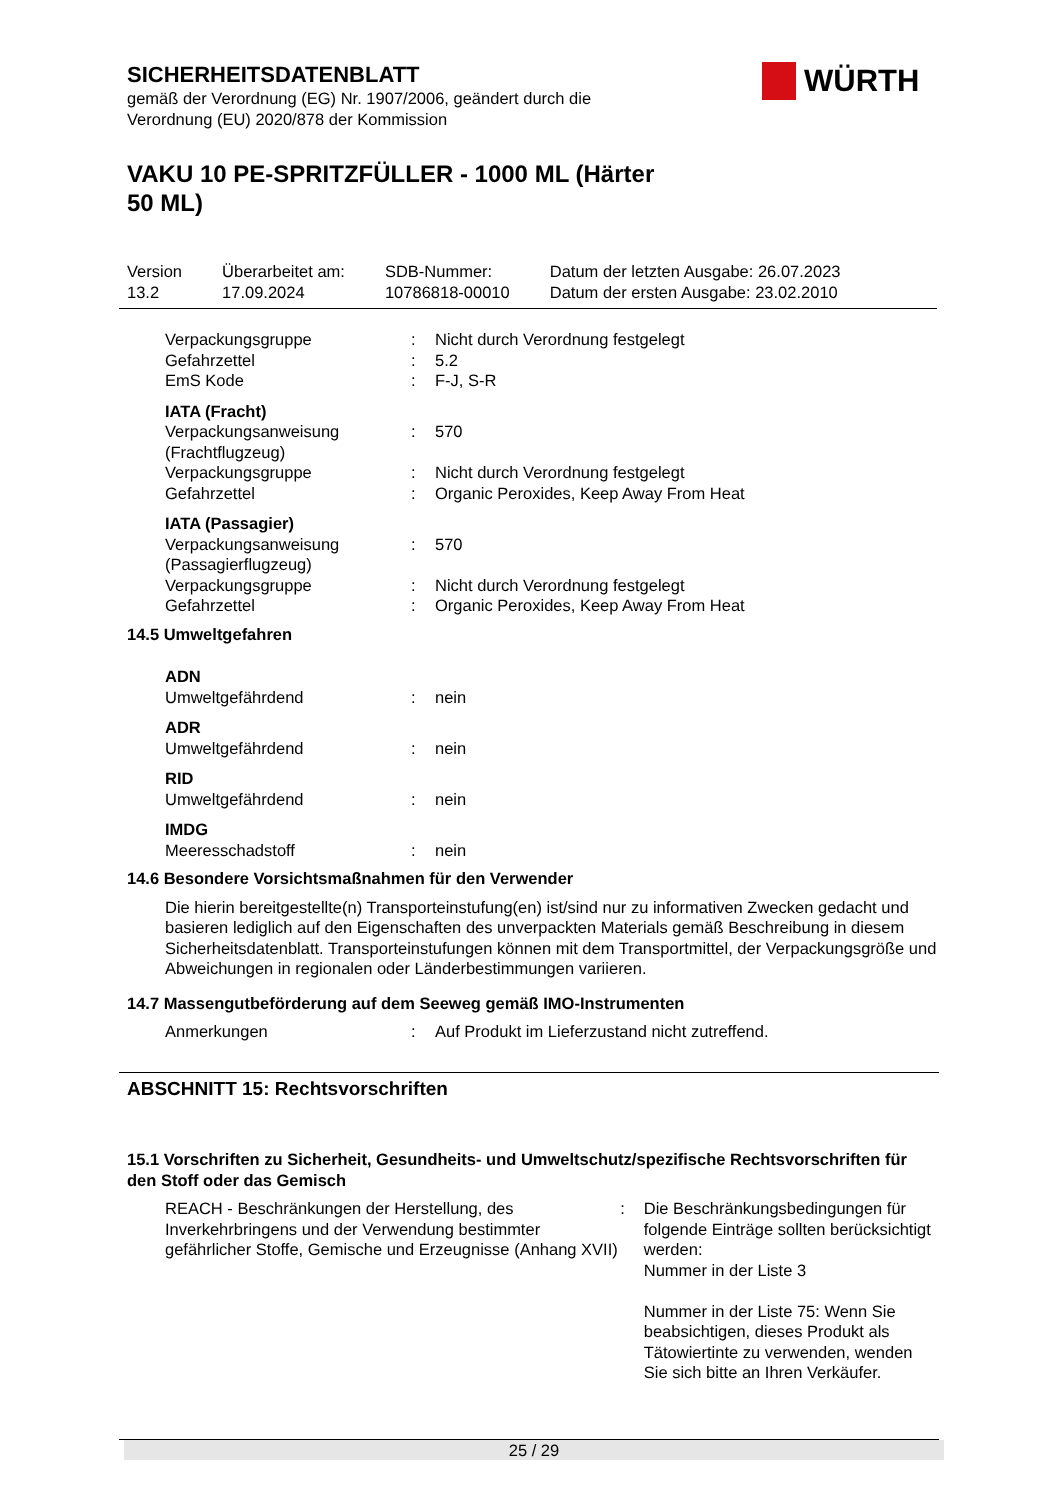WÜRTH
SICHERHEITSDATENBLATT
gemäß der Verordnung (EG) Nr. 1907/2006, geändert durch die
Verordnung (EU) 2020/878 der Kommission
VAKU 10 PE-SPRITZFÜLLER - 1000 ML (Härter
50 ML)
| Version 13.2 | Überarbeitet am: 17.09.2024 | SDB-Nummer: 10786818-00010 | Datum der letzten Ausgabe: 26.07.2023 Datum der ersten Ausgabe: 23.02.2010 |
| Verpackungsgruppe | : | Nicht durch Verordnung festgelegt |
| Gefahrzettel | : | 5.2 |
| EmS Kode | : | F-J, S-R |
| IATA (Fracht) | | |
| Verpackungsanweisung (Frachtflugzeug) | : | 570 |
| Verpackungsgruppe | : | Nicht durch Verordnung festgelegt |
| Gefahrzettel | : | Organic Peroxides, Keep Away From Heat |
| IATA (Passagier) | | |
| Verpackungsanweisung (Passagierflugzeug) | : | 570 |
| Verpackungsgruppe | : | Nicht durch Verordnung festgelegt |
| Gefahrzettel | : | Organic Peroxides, Keep Away From Heat |
14.5 Umweltgefahren
| ADN | | |
| Umweltgefährdend | : | nein |
| ADR | | |
| Umweltgefährdend | : | nein |
| RID | | |
| Umweltgefährdend | : | nein |
| IMDG | | |
| Meeresschadstoff | : | nein |
14.6 Besondere Vorsichtsmaßnahmen für den Verwender
Die hierin bereitgestellte(n) Transporteinstufung(en) ist/sind nur zu informativen Zwecken gedacht und basieren lediglich auf den Eigenschaften des unverpackten Materials gemäß Beschreibung in diesem Sicherheitsdatenblatt. Transporteinstufungen können mit dem Transportmittel, der Verpackungsgröße und Abweichungen in regionalen oder Länderbestimmungen variieren.
14.7 Massengutbeförderung auf dem Seeweg gemäß IMO-Instrumenten
| Anmerkungen | : | Auf Produkt im Lieferzustand nicht zutreffend. |
ABSCHNITT 15: Rechtsvorschriften
15.1 Vorschriften zu Sicherheit, Gesundheits- und Umweltschutz/spezifische Rechtsvorschriften für den Stoff oder das Gemisch
| REACH - Beschränkungen der Herstellung, des Inverkehrbringens und der Verwendung bestimmter gefährlicher Stoffe, Gemische und Erzeugnisse (Anhang XVII) | : | Die Beschränkungsbedingungen für folgende Einträge sollten berücksichtigt werden: Nummer in der Liste 3 Nummer in der Liste 75: Wenn Sie beabsichtigen, dieses Produkt als Tätowiertinte zu verwenden, wenden Sie sich bitte an Ihren Verkäufer. |
25 / 29